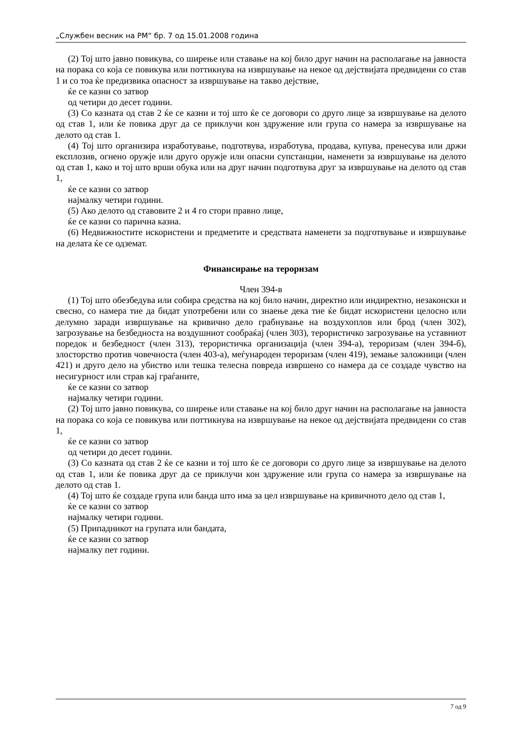„Службен весник на РМ“ бр. 7 од 15.01.2008 година
(2) Тој што јавно повикува, со ширење или ставање на кој било друг начин на располагање на јавноста на порака со која се повикува или поттикнува на извршување на некое од дејствијата предвидени со став 1 и со тоа ќе предизвика опасност за извршување на такво дејствие,
ќе се казни со затвор
од четири до десет години.
(3) Со казната од став 2 ќе се казни и тој што ќе се договори со друго лице за извршување на делото од став 1, или ќе повика друг да се приклучи кон здружение или група со намера за извршување на делото од став 1.
(4) Тој што организира изработување, подготвува, изработува, продава, купува, пренесува или држи експлозив, огнено оружје или друго оружје или опасни супстанции, наменети за извршување на делото од став 1, како и тој што врши обука или на друг начин подготвува друг за извршување на делото од став 1,
ќе се казни со затвор
најмалку четири години.
(5) Ако делото од ставовите 2 и 4 го стори правно лице,
ќе се казни со парична казна.
(6) Недвижностите искористени и предметите и средствата наменети за подготвување и извршување на делата ќе се одземат.
Финансирање на тероризам
Член 394-в
(1) Тој што обезбедува или собира средства на кој било начин, директно или индиректно, незаконски и свесно, со намера тие да бидат употребени или со знаење дека тие ќе бидат искористени целосно или делумно заради извршување на кривично дело грабнување на воздухоплов или брод (член 302), загрозување на безбедноста на воздушниот сообраќај (член 303), терористичко загрозување на уставниот поредок и безбедност (член 313), терористичка организација (член 394-а), тероризам (член 394-б), злосторство против човечноста (член 403-а), меѓународен тероризам (член 419), земање заложници (член 421) и друго дело на убиство или тешка телесна повреда извршено со намера да се создаде чувство на несигурност или страв кај граѓаните,
ќе се казни со затвор
најмалку четири години.
(2) Тој што јавно повикува, со ширење или ставање на кој било друг начин на располагање на јавноста на порака со која се повикува или поттикнува на извршување на некое од дејствијата предвидени со став 1,
ќе се казни со затвор
од четири до десет години.
(3) Со казната од став 2 ќе се казни и тој што ќе се договори со друго лице за извршување на делото од став 1, или ќе повика друг да се приклучи кон здружение или група со намера за извршување на делото од став 1.
(4) Тој што ќе создаде група или банда што има за цел извршување на кривичното дело од став 1,
ќе се казни со затвор
најмалку четири години.
(5) Припадникот на групата или бандата,
ќе се казни со затвор
најмалку пет години.
7 од 9